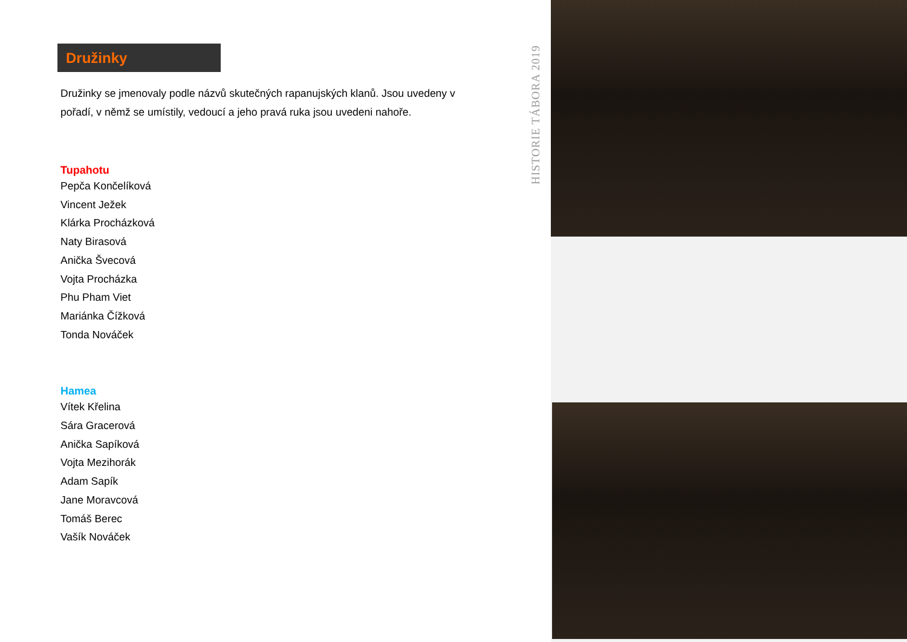Družinky
Družinky se jmenovaly podle názvů skutečných rapanujských klanů. Jsou uvedeny v pořadí, v němž se umístily, vedoucí a jeho pravá ruka jsou uvedeni nahoře.
Tupahotu
Pepča Končelíková
Vincent Ježek
Klárka Procházková
Naty Birasová
Anička Švecová
Vojta Procházka
Phu Pham Viet
Mariánka Čížková
Tonda Nováček
Hamea
Vítek Křelina
Sára Gracerová
Anička Sapíková
Vojta Mezihorák
Adam Sapík
Jane Moravcová
Tomáš Berec
Vašík Nováček
HISTORIE TÁBORA 2019